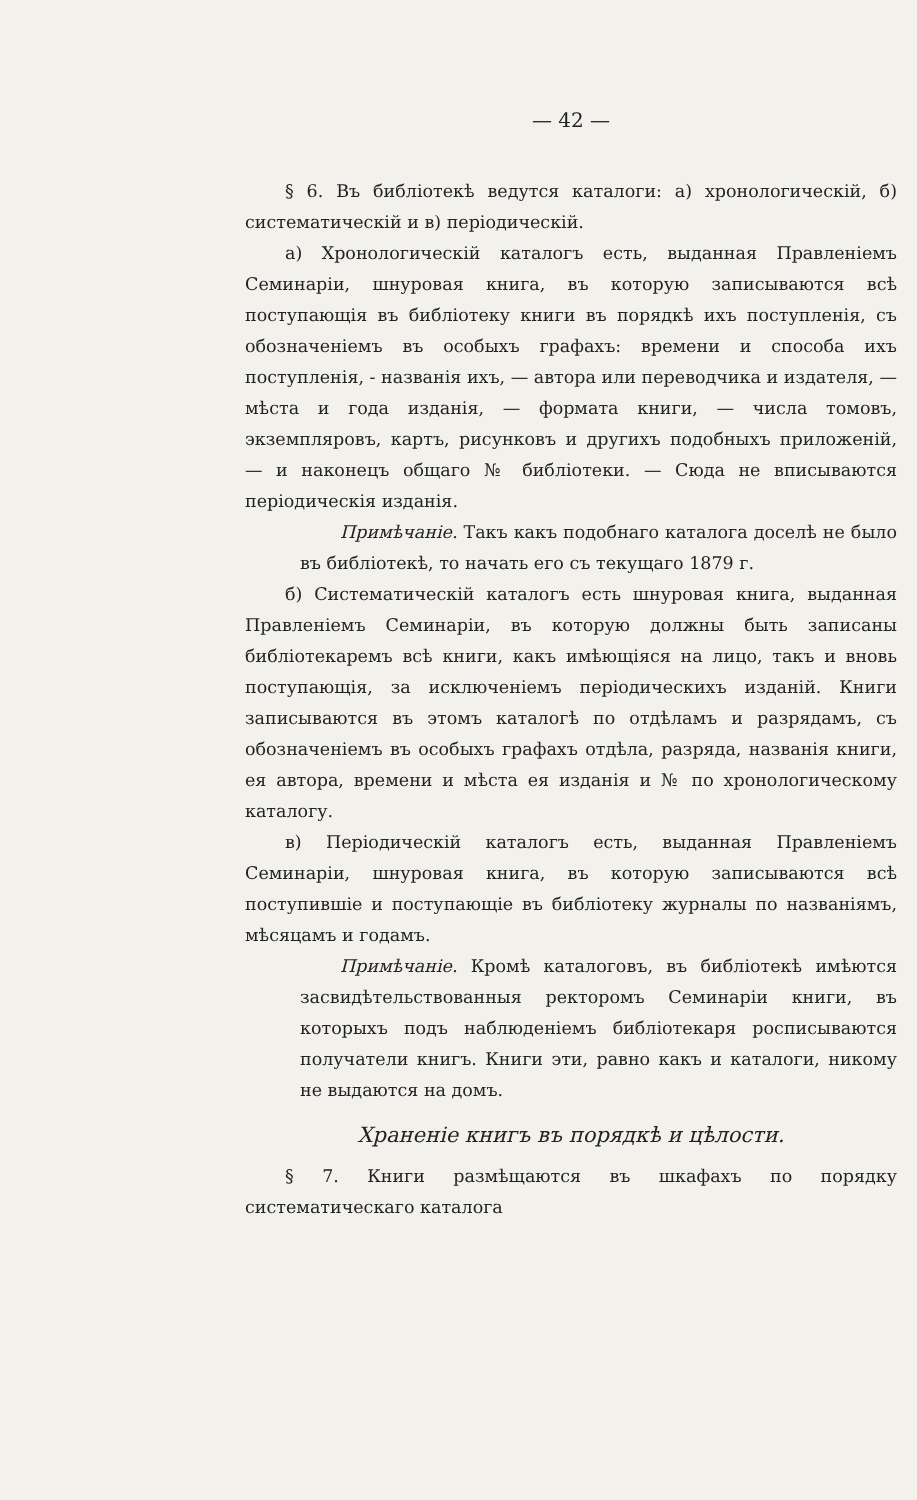— 42 —
§ 6. Въ библіотекѣ ведутся каталоги: а) хронологическій, б) систематическій и в) періодическій.
а) Хронологическій каталогъ есть, выданная Правленіемъ Семинаріи, шнуровая книга, въ которую записываются всѣ поступающія въ библіотеку книги въ порядкѣ ихъ поступленія, съ обозначеніемъ въ особыхъ графахъ: времени и способа ихъ поступленія, - названія ихъ, — автора или переводчика и издателя, — мѣста и года изданія, — формата книги, — числа томовъ, экземпляровъ, картъ, рисунковъ и другихъ подобныхъ приложеній, — и наконецъ общаго № библіотеки. — Сюда не вписываются періодическія изданія.
Примѣчаніе. Такъ какъ подобнаго каталога доселѣ не было въ библіотекѣ, то начать его съ текущаго 1879 г.
б) Систематическій каталогъ есть шнуровая книга, выданная Правленіемъ Семинаріи, въ которую должны быть записаны библіотекаремъ всѣ книги, какъ имѣющіяся на лицо, такъ и вновь поступающія, за исключеніемъ періодическихъ изданій. Книги записываются въ этомъ каталогѣ по отдѣламъ и разрядамъ, съ обозначеніемъ въ особыхъ графахъ отдѣла, разряда, названія книги, ея автора, времени и мѣста ея изданія и № по хронологическому каталогу.
в) Періодическій каталогъ есть, выданная Правленіемъ Семинаріи, шнуровая книга, въ которую записываются всѣ поступившіе и поступающіе въ библіотеку журналы по названіямъ, мѣсяцамъ и годамъ.
Примѣчаніе. Кромѣ каталоговъ, въ библіотекѣ имѣются засвидѣтельствованныя ректоромъ Семинаріи книги, въ которыхъ подъ наблюденіемъ библіотекаря росписываются получатели книгъ. Книги эти, равно какъ и каталоги, никому не выдаются на домъ.
Храненіе книгъ въ порядкѣ и цѣлости.
§ 7. Книги размѣщаются въ шкафахъ по порядку систематическаго каталога